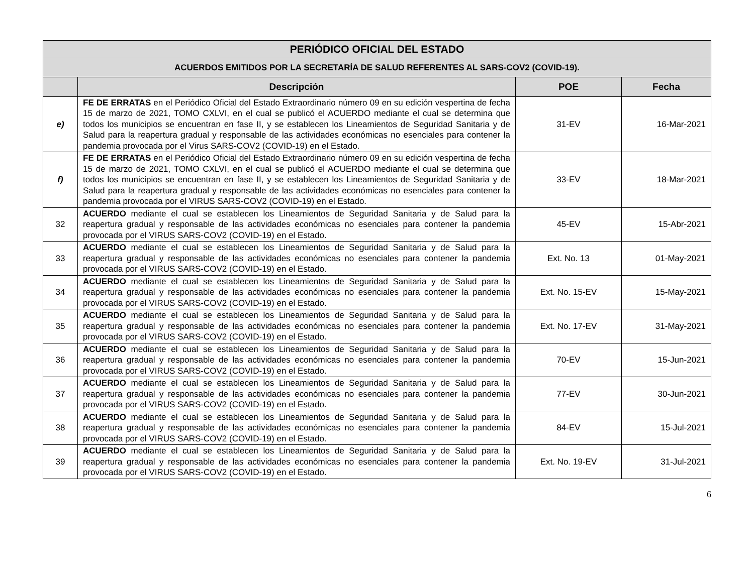| PERIÓDICO OFICIAL DEL ESTADO | | | |
| ACUERDOS EMITIDOS POR LA SECRETARÍA DE SALUD REFERENTES AL SARS-COV2 (COVID-19). | | | |
| | Descripción | POE | Fecha |
| e) | FE DE ERRATAS en el Periódico Oficial del Estado Extraordinario número 09 en su edición vespertina de fecha 15 de marzo de 2021, TOMO CXLVI, en el cual se publicó el ACUERDO mediante el cual se determina que todos los municipios se encuentran en fase II, y se establecen los Lineamientos de Seguridad Sanitaria y de Salud para la reapertura gradual y responsable de las actividades económicas no esenciales para contener la pandemia provocada por el Virus SARS-COV2 (COVID-19) en el Estado. | 31-EV | 16-Mar-2021 |
| f) | FE DE ERRATAS en el Periódico Oficial del Estado Extraordinario número 09 en su edición vespertina de fecha 15 de marzo de 2021, TOMO CXLVI, en el cual se publicó el ACUERDO mediante el cual se determina que todos los municipios se encuentran en fase II, y se establecen los Lineamientos de Seguridad Sanitaria y de Salud para la reapertura gradual y responsable de las actividades económicas no esenciales para contener la pandemia provocada por el VIRUS SARS-COV2 (COVID-19) en el Estado. | 33-EV | 18-Mar-2021 |
| 32 | ACUERDO mediante el cual se establecen los Lineamientos de Seguridad Sanitaria y de Salud para la reapertura gradual y responsable de las actividades económicas no esenciales para contener la pandemia provocada por el VIRUS SARS-COV2 (COVID-19) en el Estado. | 45-EV | 15-Abr-2021 |
| 33 | ACUERDO mediante el cual se establecen los Lineamientos de Seguridad Sanitaria y de Salud para la reapertura gradual y responsable de las actividades económicas no esenciales para contener la pandemia provocada por el VIRUS SARS-COV2 (COVID-19) en el Estado. | Ext. No. 13 | 01-May-2021 |
| 34 | ACUERDO mediante el cual se establecen los Lineamientos de Seguridad Sanitaria y de Salud para la reapertura gradual y responsable de las actividades económicas no esenciales para contener la pandemia provocada por el VIRUS SARS-COV2 (COVID-19) en el Estado. | Ext. No. 15-EV | 15-May-2021 |
| 35 | ACUERDO mediante el cual se establecen los Lineamientos de Seguridad Sanitaria y de Salud para la reapertura gradual y responsable de las actividades económicas no esenciales para contener la pandemia provocada por el VIRUS SARS-COV2 (COVID-19) en el Estado. | Ext. No. 17-EV | 31-May-2021 |
| 36 | ACUERDO mediante el cual se establecen los Lineamientos de Seguridad Sanitaria y de Salud para la reapertura gradual y responsable de las actividades económicas no esenciales para contener la pandemia provocada por el VIRUS SARS-COV2 (COVID-19) en el Estado. | 70-EV | 15-Jun-2021 |
| 37 | ACUERDO mediante el cual se establecen los Lineamientos de Seguridad Sanitaria y de Salud para la reapertura gradual y responsable de las actividades económicas no esenciales para contener la pandemia provocada por el VIRUS SARS-COV2 (COVID-19) en el Estado. | 77-EV | 30-Jun-2021 |
| 38 | ACUERDO mediante el cual se establecen los Lineamientos de Seguridad Sanitaria y de Salud para la reapertura gradual y responsable de las actividades económicas no esenciales para contener la pandemia provocada por el VIRUS SARS-COV2 (COVID-19) en el Estado. | 84-EV | 15-Jul-2021 |
| 39 | ACUERDO mediante el cual se establecen los Lineamientos de Seguridad Sanitaria y de Salud para la reapertura gradual y responsable de las actividades económicas no esenciales para contener la pandemia provocada por el VIRUS SARS-COV2 (COVID-19) en el Estado. | Ext. No. 19-EV | 31-Jul-2021 |
6